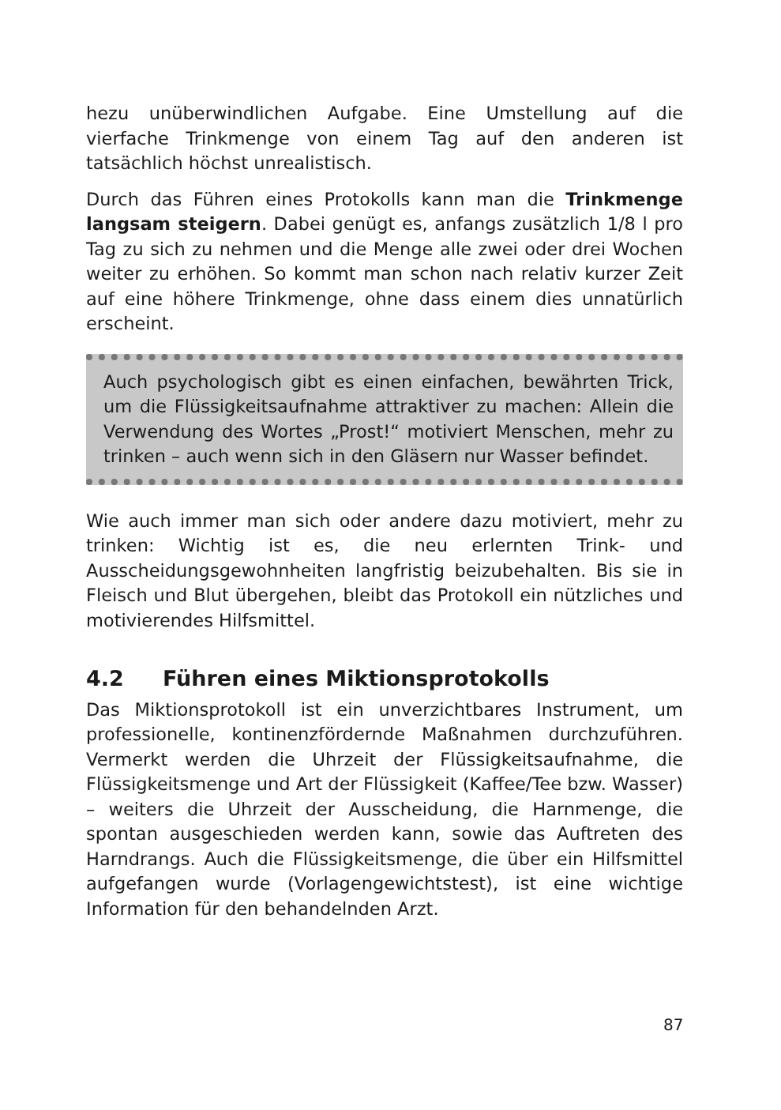hezu unüberwindlichen Aufgabe. Eine Umstellung auf die vierfache Trinkmenge von einem Tag auf den anderen ist tatsächlich höchst unrealistisch.
Durch das Führen eines Protokolls kann man die Trinkmenge langsam steigern. Dabei genügt es, anfangs zusätzlich 1/8 l pro Tag zu sich zu nehmen und die Menge alle zwei oder drei Wochen weiter zu erhöhen. So kommt man schon nach relativ kurzer Zeit auf eine höhere Trinkmenge, ohne dass einem dies unnatürlich erscheint.
Auch psychologisch gibt es einen einfachen, bewährten Trick, um die Flüssigkeitsaufnahme attraktiver zu machen: Allein die Verwendung des Wortes „Prost!“ motiviert Menschen, mehr zu trinken – auch wenn sich in den Gläsern nur Wasser befindet.
Wie auch immer man sich oder andere dazu motiviert, mehr zu trinken: Wichtig ist es, die neu erlernten Trink- und Ausscheidungsgewohnheiten langfristig beizubehalten. Bis sie in Fleisch und Blut übergehen, bleibt das Protokoll ein nützliches und motivierendes Hilfsmittel.
4.2 Führen eines Miktionsprotokolls
Das Miktionsprotokoll ist ein unverzichtbares Instrument, um professionelle, kontinenzfördernde Maßnahmen durchzuführen. Vermerkt werden die Uhrzeit der Flüssigkeitsaufnahme, die Flüssigkeitsmenge und Art der Flüssigkeit (Kaffee/Tee bzw. Wasser) – weiters die Uhrzeit der Ausscheidung, die Harnmenge, die spontan ausgeschieden werden kann, sowie das Auftreten des Harndrangs. Auch die Flüssigkeitsmenge, die über ein Hilfsmittel aufgefangen wurde (Vorlagengewichtstest), ist eine wichtige Information für den behandelnden Arzt.
87